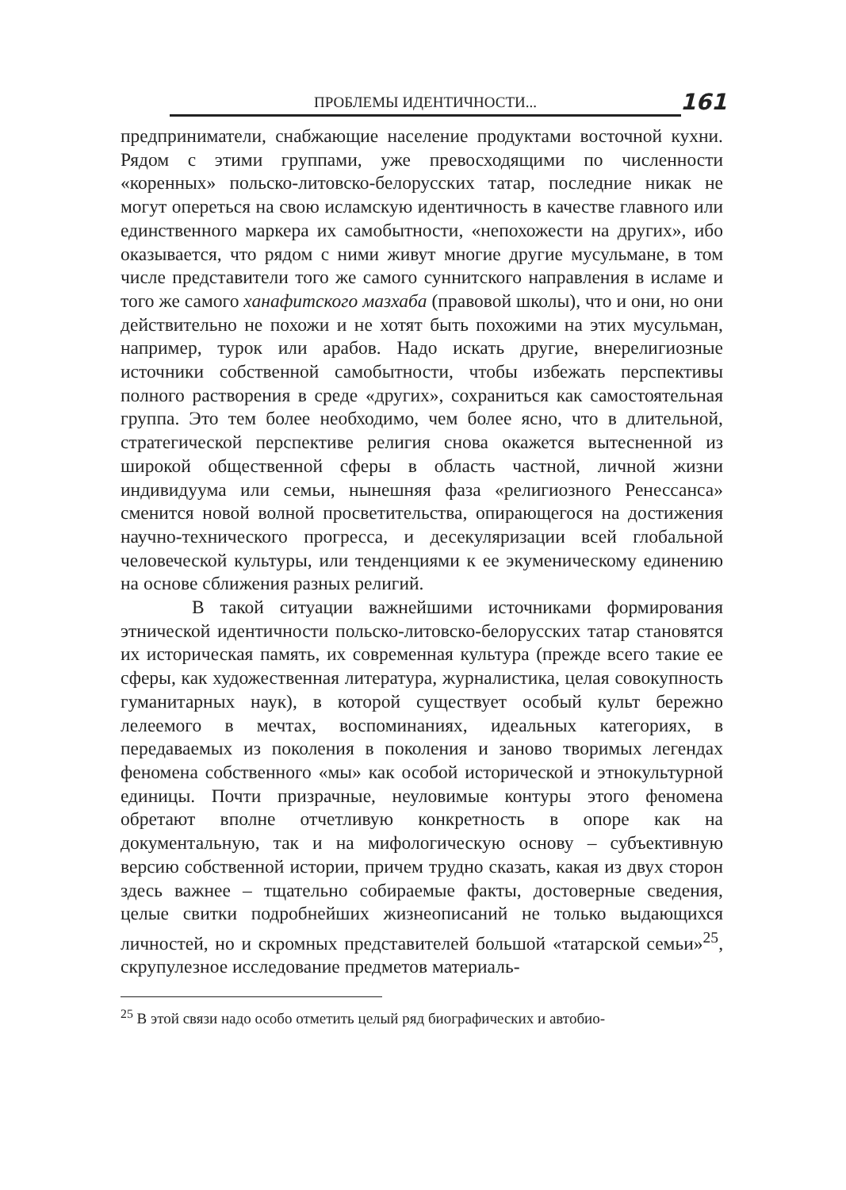ПРОБЛЕМЫ ИДЕНТИЧНОСТИ...
161
предприниматели, снабжающие население продуктами восточной кухни. Рядом с этими группами, уже превосходящими по численности «коренных» польско-литовско-белорусских татар, последние никак не могут опереться на свою исламскую идентичность в качестве главного или единственного маркера их самобытности, «непохожести на других», ибо оказывается, что рядом с ними живут многие другие мусульмане, в том числе представители того же самого суннитского направления в исламе и того же самого ханафитского мазхаба (правовой школы), что и они, но они действительно не похожи и не хотят быть похожими на этих мусульман, например, турок или арабов. Надо искать другие, внерелигиозные источники собственной самобытности, чтобы избежать перспективы полного растворения в среде «других», сохраниться как самостоятельная группа. Это тем более необходимо, чем более ясно, что в длительной, стратегической перспективе религия снова окажется вытесненной из широкой общественной сферы в область частной, личной жизни индивидуума или семьи, нынешняя фаза «религиозного Ренессанса» сменится новой волной просветительства, опирающегося на достижения научно-технического прогресса, и десекуляризации всей глобальной человеческой культуры, или тенденциями к ее экуменическому единению на основе сближения разных религий.
В такой ситуации важнейшими источниками формирования этнической идентичности польско-литовско-белорусских татар становятся их историческая память, их современная культура (прежде всего такие ее сферы, как художественная литература, журналистика, целая совокупность гуманитарных наук), в которой существует особый культ бережно лелеемого в мечтах, воспоминаниях, идеальных категориях, в передаваемых из поколения в поколения и заново творимых легендах феномена собственного «мы» как особой исторической и этнокультурной единицы. Почти призрачные, неуловимые контуры этого феномена обретают вполне отчетливую конкретность в опоре как на документальную, так и на мифологическую основу – субъективную версию собственной истории, причем трудно сказать, какая из двух сторон здесь важнее – тщательно собираемые факты, достоверные сведения, целые свитки подробнейших жизнеописаний не только выдающихся личностей, но и скромных представителей большой «татарской семьи»<sup>25</sup>, скрупулезное исследование предметов материаль-
<sup>25</sup> В этой связи надо особо отметить целый ряд биографических и автобио-